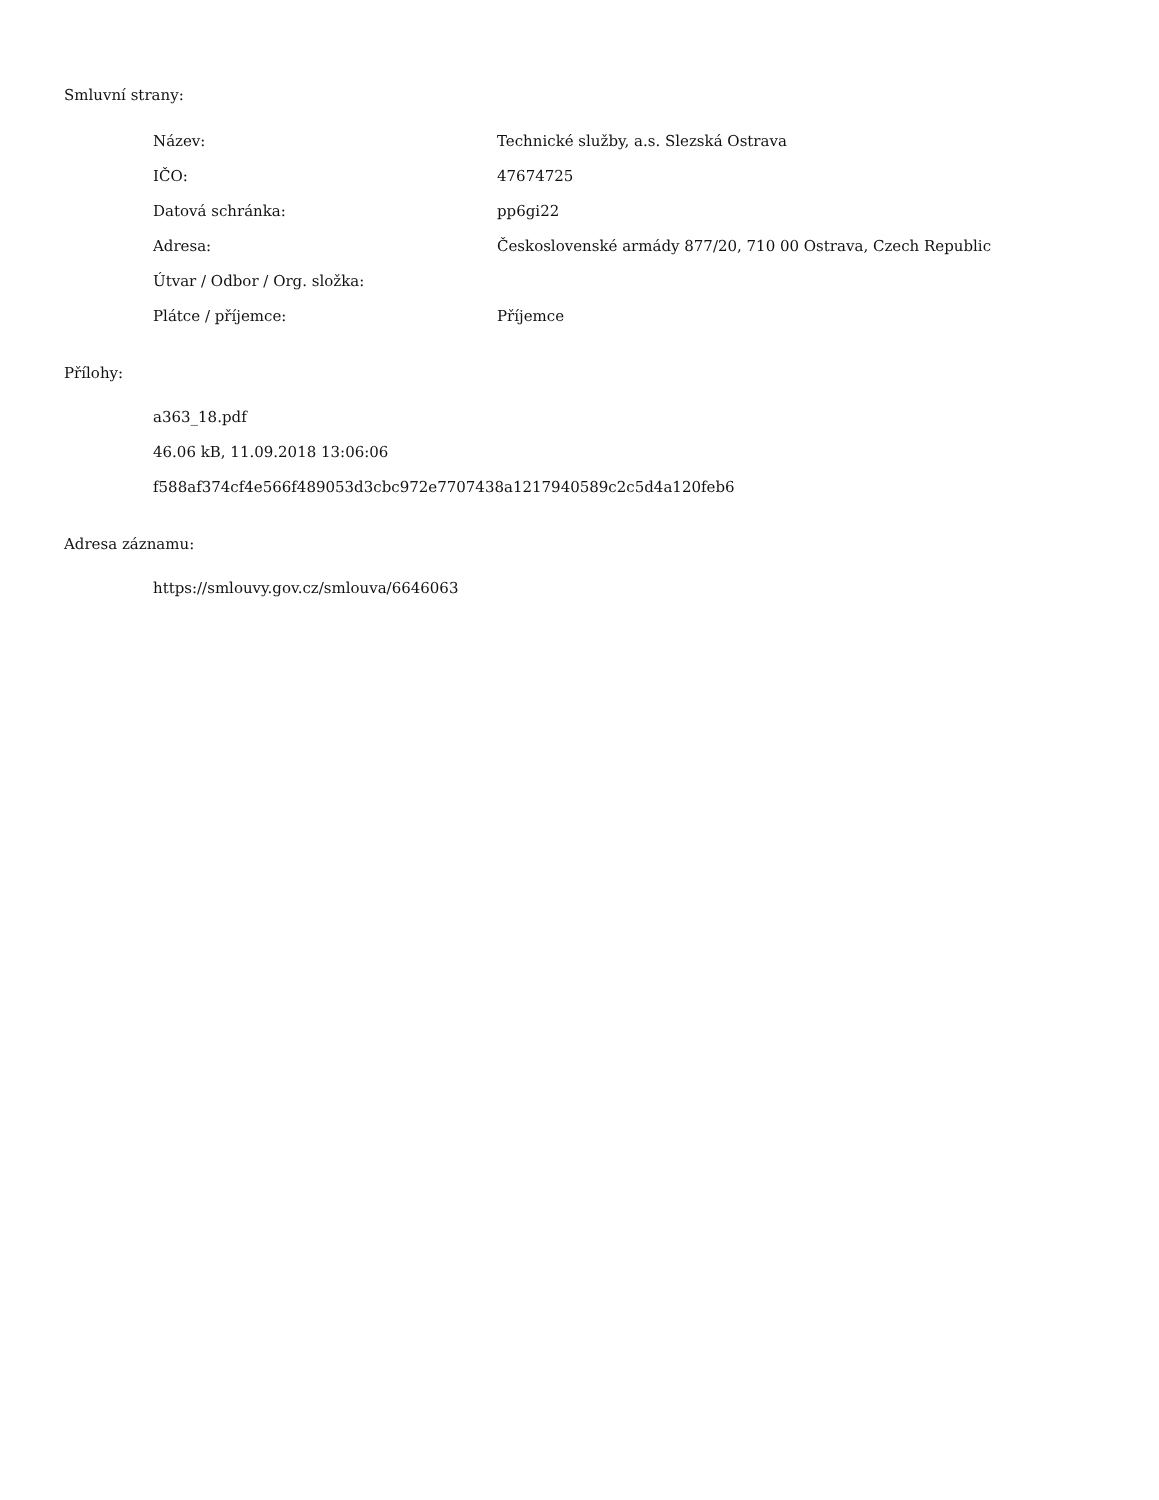Smluvní strany:
| Název: | Technické služby, a.s. Slezská Ostrava |
| IČO: | 47674725 |
| Datová schránka: | pp6gi22 |
| Adresa: | Československé armády 877/20, 710 00 Ostrava, Czech Republic |
| Útvar / Odbor / Org. složka: | |
| Plátce / příjemce: | Příjemce |
Přílohy:
a363_18.pdf
46.06 kB, 11.09.2018 13:06:06
f588af374cf4e566f489053d3cbc972e7707438a1217940589c2c5d4a120feb6
Adresa záznamu:
https://smlouvy.gov.cz/smlouva/6646063